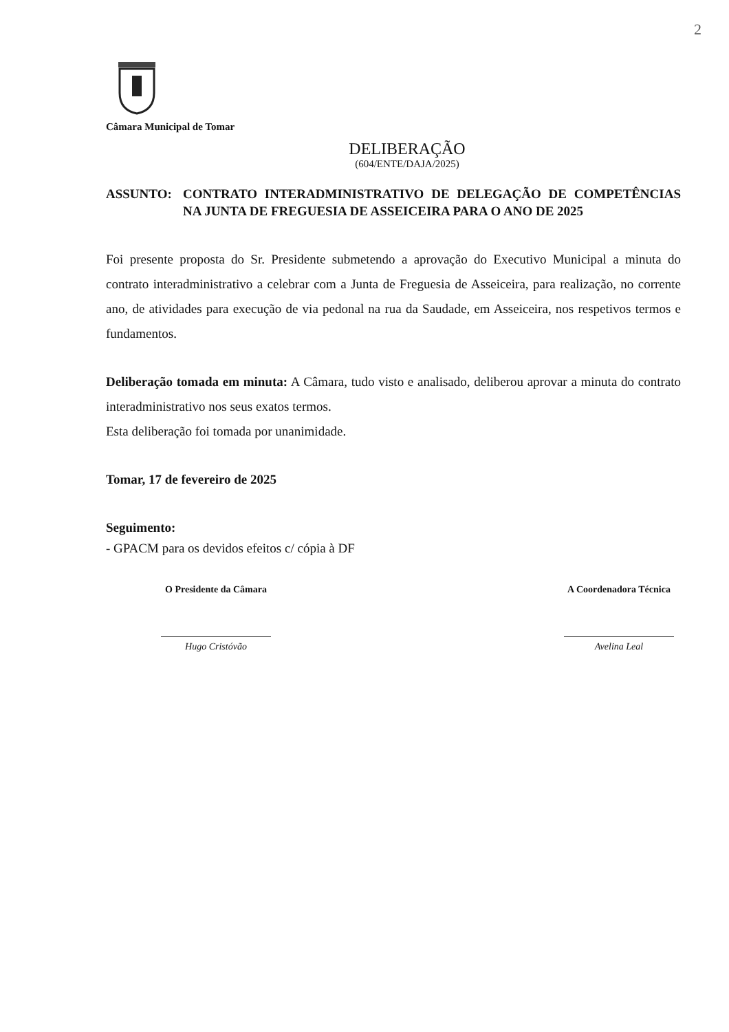2
Câmara Municipal de Tomar
DELIBERAÇÃO
(604/ENTE/DAJA/2025)
ASSUNTO: CONTRATO INTERADMINISTRATIVO DE DELEGAÇÃO DE COMPETÊNCIAS NA JUNTA DE FREGUESIA DE ASSEICEIRA PARA O ANO DE 2025
Foi presente proposta do Sr. Presidente submetendo a aprovação do Executivo Municipal a minuta do contrato interadministrativo a celebrar com a Junta de Freguesia de Asseiceira, para realização, no corrente ano, de atividades para execução de via pedonal na rua da Saudade, em Asseiceira, nos respetivos termos e fundamentos.
Deliberação tomada em minuta: A Câmara, tudo visto e analisado, deliberou aprovar a minuta do contrato interadministrativo nos seus exatos termos.
Esta deliberação foi tomada por unanimidade.
Tomar, 17 de fevereiro de 2025
Seguimento:
- GPACM para os devidos efeitos c/ cópia à DF
O Presidente da Câmara
Hugo Cristóvão
A Coordenadora Técnica
Avelina Leal